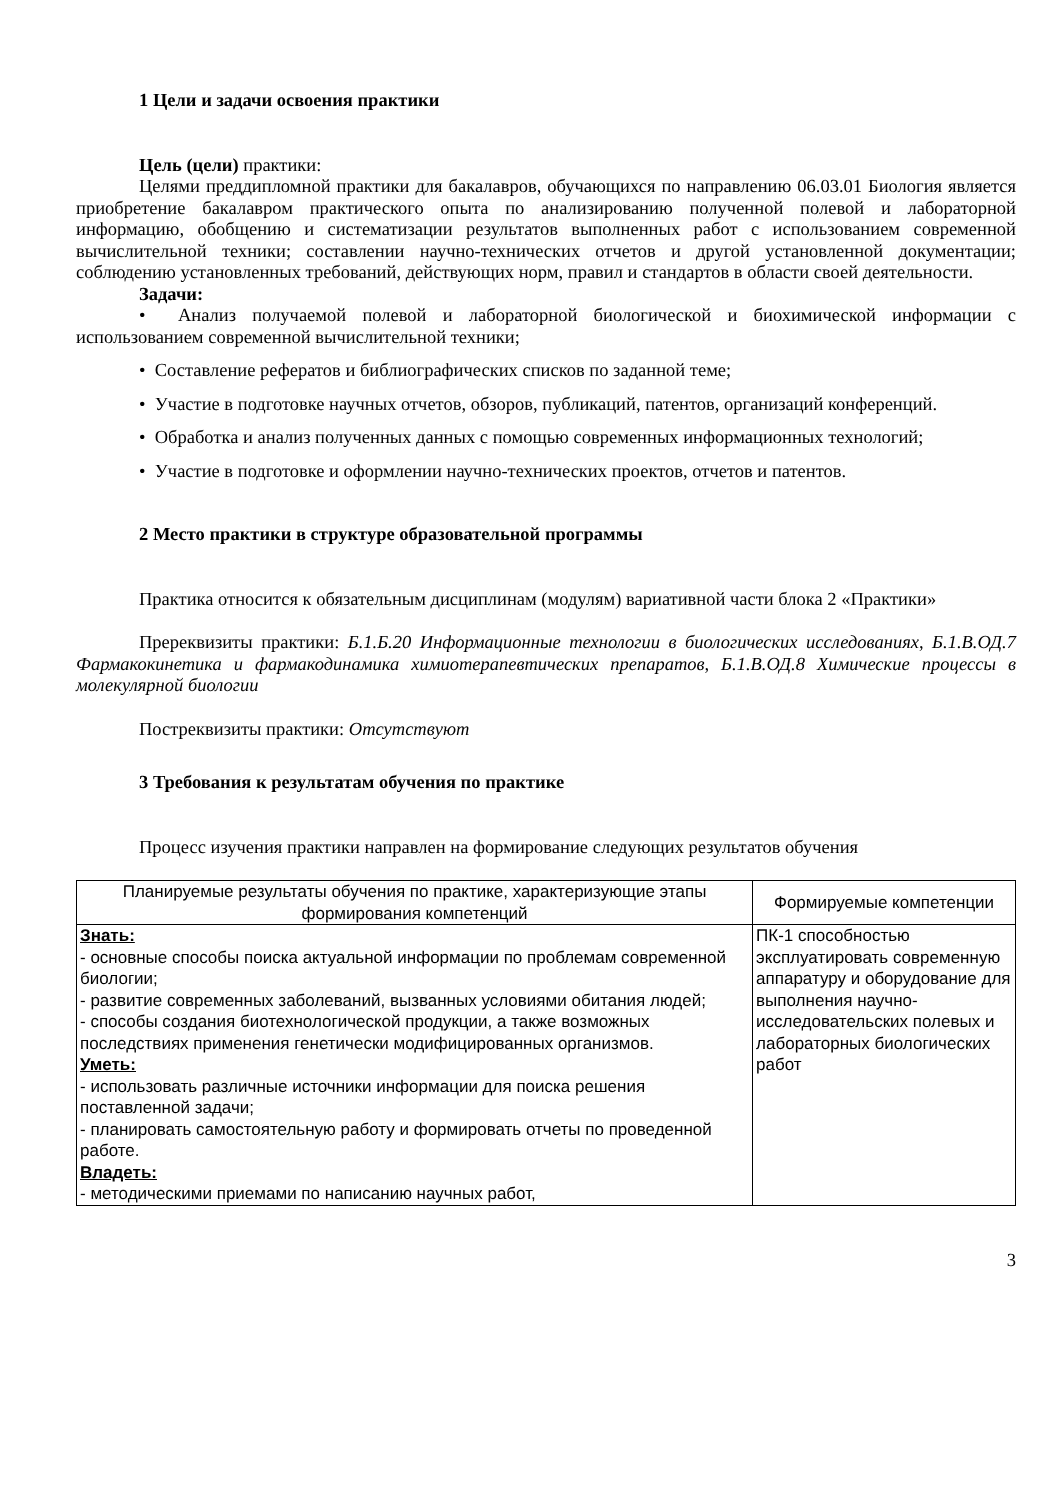1 Цели и задачи освоения практики
Цель (цели) практики:
Целями преддипломной практики для бакалавров, обучающихся по направлению 06.03.01 Биология является приобретение бакалавром практического опыта по анализированию полученной полевой и лабораторной информацию, обобщению и систематизации результатов выполненных работ с использованием современной вычислительной техники; составлении научно-технических отчетов и другой установленной документации; соблюдению установленных требований, действующих норм, правил и стандартов в области своей деятельности.
Задачи:
• Анализ получаемой полевой и лабораторной биологической и биохимической информации с использованием современной вычислительной техники;
• Составление рефератов и библиографических списков по заданной теме;
• Участие в подготовке научных отчетов, обзоров, публикаций, патентов, организаций конференций.
• Обработка и анализ полученных данных с помощью современных информационных технологий;
• Участие в подготовке и оформлении научно-технических проектов, отчетов и патентов.
2 Место практики в структуре образовательной программы
Практика относится к обязательным дисциплинам (модулям) вариативной части блока 2 «Практики»
Пререквизиты практики: Б.1.Б.20 Информационные технологии в биологических исследованиях, Б.1.В.ОД.7 Фармакокинетика и фармакодинамика химиотерапевтических препаратов, Б.1.В.ОД.8 Химические процессы в молекулярной биологии
Постреквизиты практики: Отсутствуют
3 Требования к результатам обучения по практике
Процесс изучения практики направлен на формирование следующих результатов обучения
| Планируемые результаты обучения по практике, характеризующие этапы формирования компетенций | Формируемые компетенции |
| --- | --- |
| Знать: - основные способы поиска актуальной информации по проблемам современной биологии; - развитие современных заболеваний, вызванных условиями обитания людей; - способы создания биотехнологической продукции, а также возможных последствиях применения генетически модифицированных организмов. Уметь: - использовать различные источники информации для поиска решения поставленной задачи; - планировать самостоятельную работу и формировать отчеты по проведенной работе. Владеть: - методическими приемами по написанию научных работ, | ПК-1 способностью эксплуатировать современную аппаратуру и оборудование для выполнения научно-исследовательских полевых и лабораторных биологических работ |
3